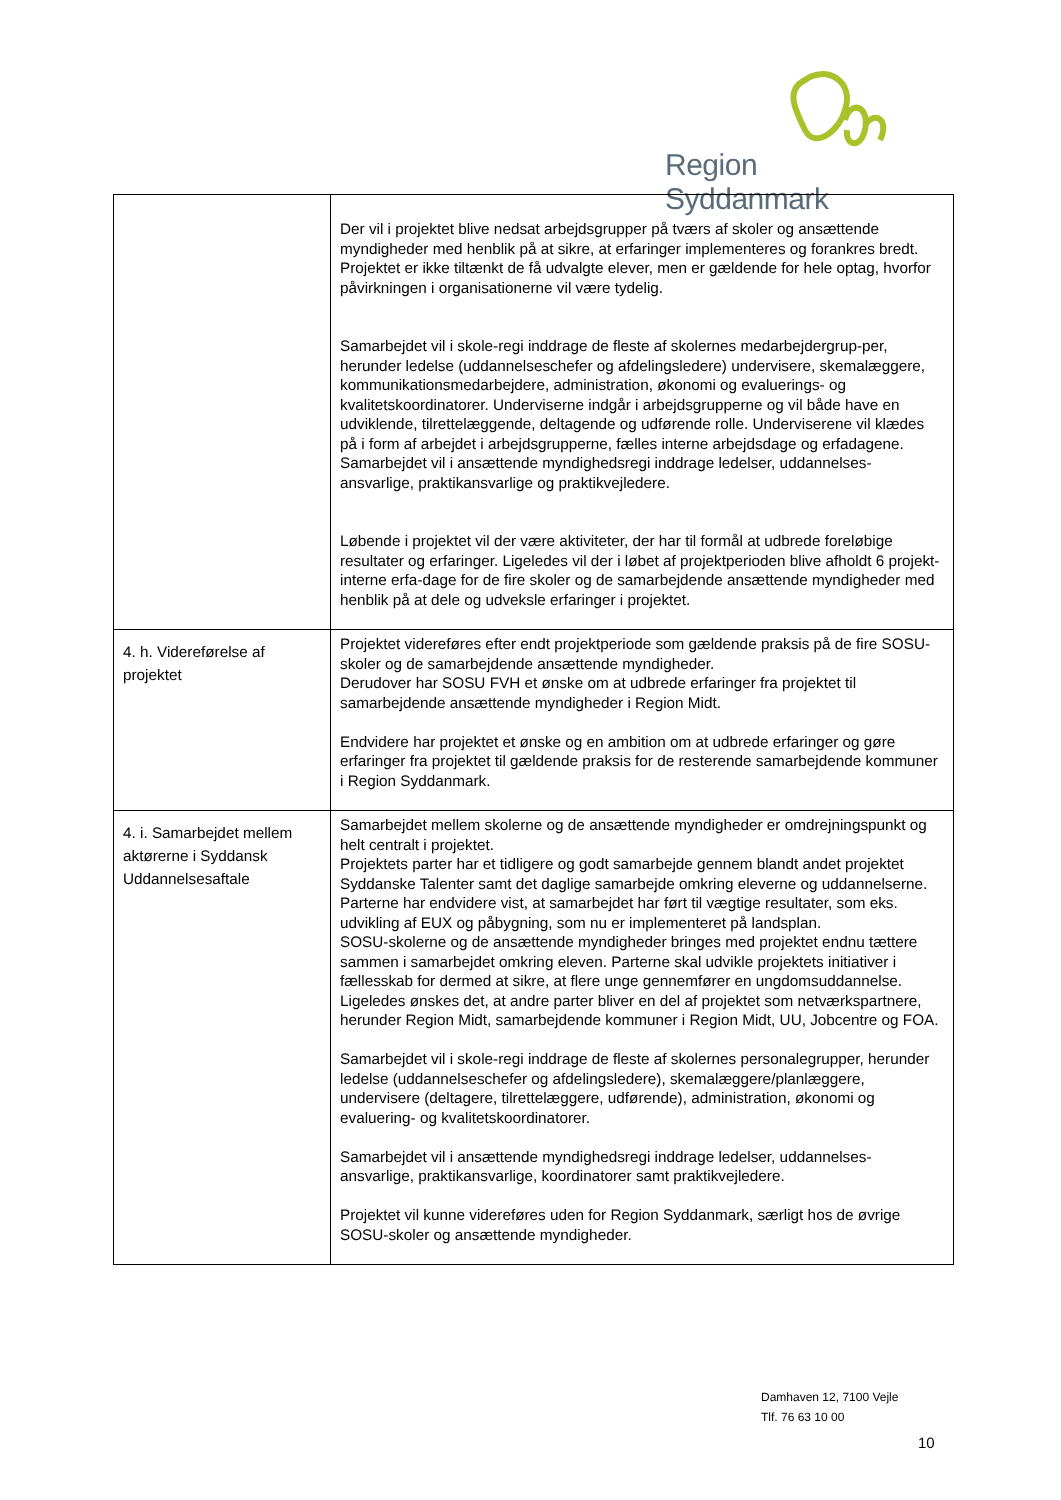Region Syddanmark
| | Der vil i projektet blive nedsat arbejdsgrupper på tværs af skoler og ansættende myndigheder med henblik på at sikre, at erfaringer implementeres og forankres bredt. Projektet er ikke tiltænkt de få udvalgte elever, men er gældende for hele optag, hvorfor påvirkningen i organisationerne vil være tydelig. Samarbejdet vil i skole-regi inddrage de fleste af skolernes medarbejdergrup-per, herunder ledelse (uddannelseschefer og afdelingsledere) undervisere, skemalæggere, kommunikationsmedarbejdere, administration, økonomi og evaluerings- og kvalitetskoordinatorer. Underviserne indgår i arbejdsgrupperne og vil både have en udviklende, tilrettelæggende, deltagende og udførende rolle. Underviserene vil klædes på i form af arbejdet i arbejdsgrupperne, fælles interne arbejdsdage og erfadagene. Samarbejdet vil i ansættende myndighedsregi inddrage ledelser, uddannelses-ansvarlige, praktikansvarlige og praktikvejledere. Løbende i projektet vil der være aktiviteter, der har til formål at udbrede foreløbige resultater og erfaringer. Ligeledes vil der i løbet af projektperioden blive afholdt 6 projekt-interne erfa-dage for de fire skoler og de samarbejdende ansættende myndigheder med henblik på at dele og udveksle erfaringer i projektet. |
| 4. h. Videreførelse af projektet | Projektet videreføres efter endt projektperiode som gældende praksis på de fire SOSU-skoler og de samarbejdende ansættende myndigheder. Derudover har SOSU FVH et ønske om at udbrede erfaringer fra projektet til samarbejdende ansættende myndigheder i Region Midt. Endvidere har projektet et ønske og en ambition om at udbrede erfaringer og gøre erfaringer fra projektet til gældende praksis for de resterende samarbejdende kommuner i Region Syddanmark. |
| 4. i. Samarbejdet mellem aktørerne i Syddansk Uddannelsesaftale | Samarbejdet mellem skolerne og de ansættende myndigheder er omdrejningspunkt og helt centralt i projektet. Projektets parter har et tidligere og godt samarbejde gennem blandt andet projektet Syddanske Talenter samt det daglige samarbejde omkring eleverne og uddannelserne. Parterne har endvidere vist, at samarbejdet har ført til vægtige resultater, som eks. udvikling af EUX og påbygning, som nu er implementeret på landsplan. SOSU-skolerne og de ansættende myndigheder bringes med projektet endnu tættere sammen i samarbejdet omkring eleven. Parterne skal udvikle projektets initiativer i fællesskab for dermed at sikre, at flere unge gennemfører en ungdomsuddannelse. Ligeledes ønskes det, at andre parter bliver en del af projektet som netværkspartnere, herunder Region Midt, samarbejdende kommuner i Region Midt, UU, Jobcentre og FOA. Samarbejdet vil i skole-regi inddrage de fleste af skolernes personalegrupper, herunder ledelse (uddannelseschefer og afdelingsledere), skemalæggere/planlæggere, undervisere (deltagere, tilrettelæggere, udførende), administration, økonomi og evaluering- og kvalitetskoordinatorer. Samarbejdet vil i ansættende myndighedsregi inddrage ledelser, uddannelses-ansvarlige, praktikansvarlige, koordinatorer samt praktikvejledere. Projektet vil kunne videreføres uden for Region Syddanmark, særligt hos de øvrige SOSU-skoler og ansættende myndigheder. |
Damhaven 12, 7100 Vejle
Tlf. 76 63 10 00
10